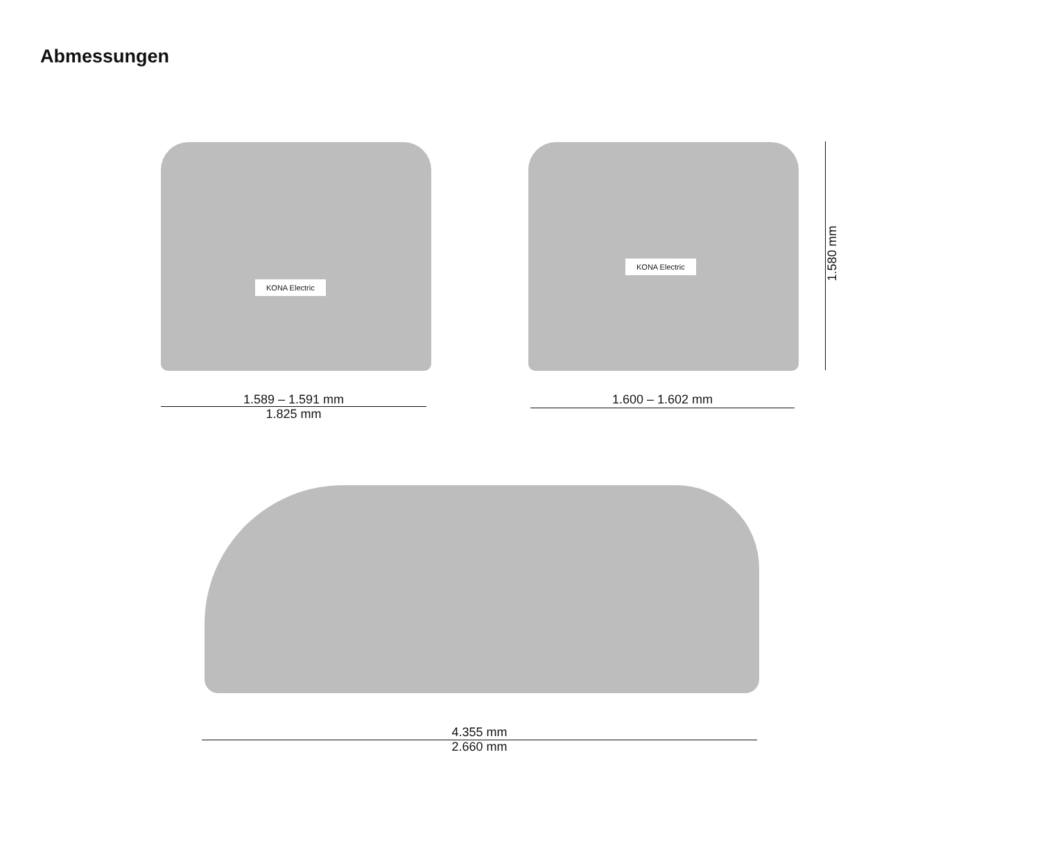Abmessungen
KONA Electric
KONA Electric
1.589 – 1.591 mm
1.825 mm
1.600 – 1.602 mm
1.580 mm
4.355 mm
2.660 mm